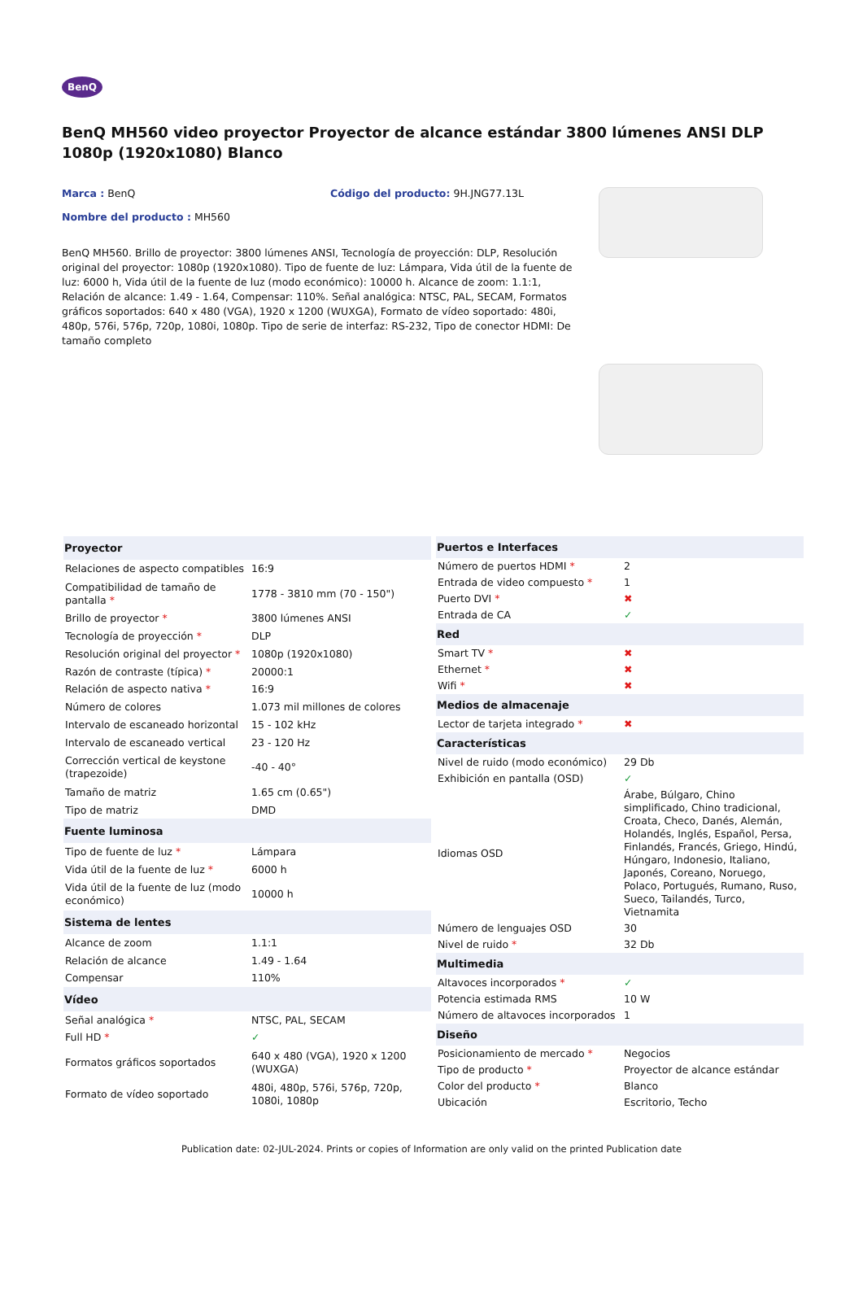BenQ
BenQ MH560 video proyector Proyector de alcance estándar 3800 lúmenes ANSI DLP 1080p (1920x1080) Blanco
Marca : BenQ Código del producto: 9H.JNG77.13L
Nombre del producto : MH560
BenQ MH560. Brillo de proyector: 3800 lúmenes ANSI, Tecnología de proyección: DLP, Resolución original del proyector: 1080p (1920x1080). Tipo de fuente de luz: Lámpara, Vida útil de la fuente de luz: 6000 h, Vida útil de la fuente de luz (modo económico): 10000 h. Alcance de zoom: 1.1:1, Relación de alcance: 1.49 - 1.64, Compensar: 110%. Señal analógica: NTSC, PAL, SECAM, Formatos gráficos soportados: 640 x 480 (VGA), 1920 x 1200 (WUXGA), Formato de vídeo soportado: 480i, 480p, 576i, 576p, 720p, 1080i, 1080p. Tipo de serie de interfaz: RS-232, Tipo de conector HDMI: De tamaño completo
| Proyector | |
| --- | --- |
| Relaciones de aspecto compatibles | 16:9 |
| Compatibilidad de tamaño de pantalla * | 1778 - 3810 mm (70 - 150") |
| Brillo de proyector * | 3800 lúmenes ANSI |
| Tecnología de proyección * | DLP |
| Resolución original del proyector * | 1080p (1920x1080) |
| Razón de contraste (típica) * | 20000:1 |
| Relación de aspecto nativa * | 16:9 |
| Número de colores | 1.073 mil millones de colores |
| Intervalo de escaneado horizontal | 15 - 102 kHz |
| Intervalo de escaneado vertical | 23 - 120 Hz |
| Corrección vertical de keystone (trapezoide) | -40 - 40° |
| Tamaño de matriz | 1.65 cm (0.65") |
| Tipo de matriz | DMD |
| Fuente luminosa | |
| Tipo de fuente de luz * | Lámpara |
| Vida útil de la fuente de luz * | 6000 h |
| Vida útil de la fuente de luz (modo económico) | 10000 h |
| Sistema de lentes | |
| Alcance de zoom | 1.1:1 |
| Relación de alcance | 1.49 - 1.64 |
| Compensar | 110% |
| Vídeo | |
| Señal analógica * | NTSC, PAL, SECAM |
| Full HD * | ✓ |
| Formatos gráficos soportados | 640 x 480 (VGA), 1920 x 1200 (WUXGA) |
| Formato de vídeo soportado | 480i, 480p, 576i, 576p, 720p, 1080i, 1080p |
| Puertos e Interfaces | |
| --- | --- |
| Número de puertos HDMI * | 2 |
| Entrada de video compuesto * | 1 |
| Puerto DVI * | ✖ |
| Entrada de CA | ✓ |
| Red | |
| Smart TV * | ✖ |
| Ethernet * | ✖ |
| Wifi * | ✖ |
| Medios de almacenaje | |
| Lector de tarjeta integrado * | ✖ |
| Características | |
| Nivel de ruido (modo económico) | 29 Db |
| Exhibición en pantalla (OSD) | ✓ |
| Idiomas OSD | Árabe, Búlgaro, Chino simplificado, Chino tradicional, Croata, Checo, Danés, Alemán, Holandés, Inglés, Español, Persa, Finlandés, Francés, Griego, Hindú, Húngaro, Indonesio, Italiano, Japonés, Coreano, Noruego, Polaco, Portugués, Rumano, Ruso, Sueco, Tailandés, Turco, Vietnamita |
| Número de lenguajes OSD | 30 |
| Nivel de ruido * | 32 Db |
| Multimedia | |
| Altavoces incorporados * | ✓ |
| Potencia estimada RMS | 10 W |
| Número de altavoces incorporados | 1 |
| Diseño | |
| Posicionamiento de mercado * | Negocios |
| Tipo de producto * | Proyector de alcance estándar |
| Color del producto * | Blanco |
| Ubicación | Escritorio, Techo |
Publication date: 02-JUL-2024. Prints or copies of Information are only valid on the printed Publication date